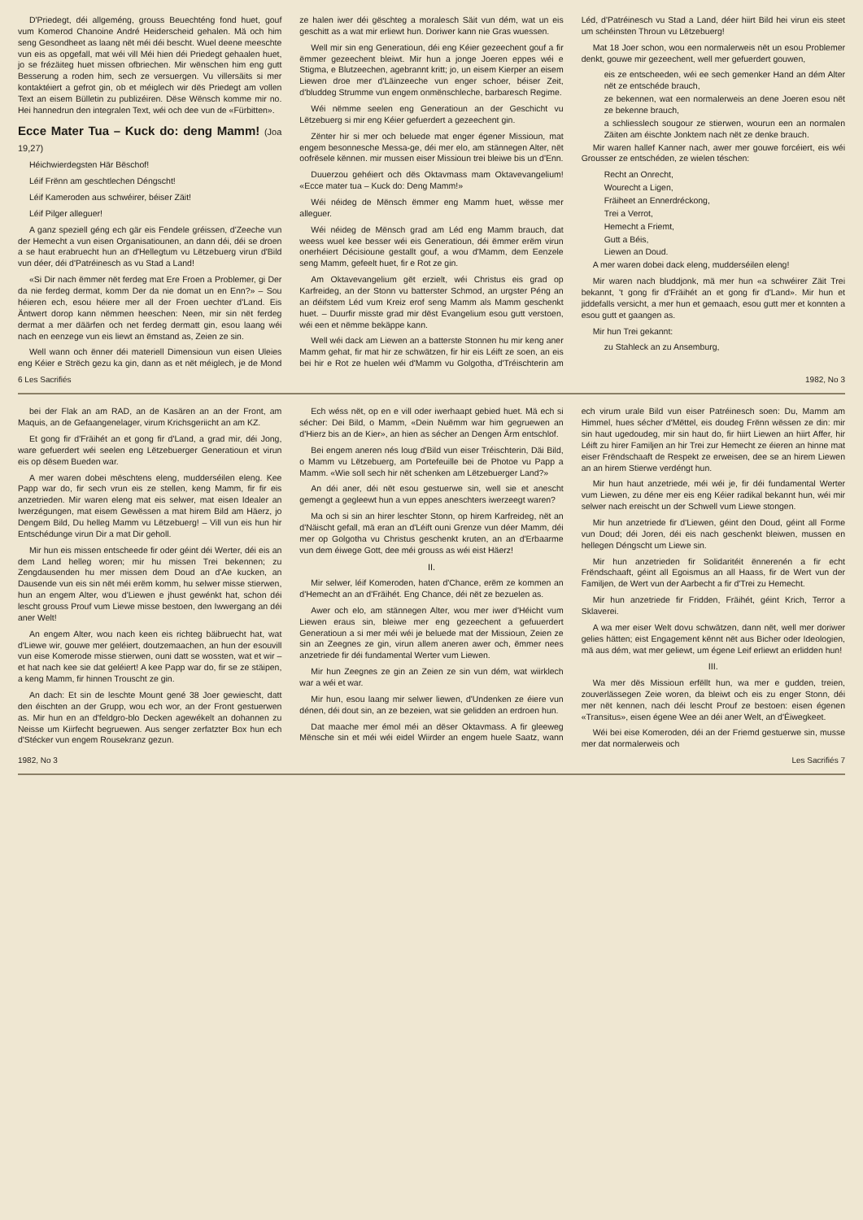D'Priedegt, déi allgeméng, grouss Beuechténg fond huet, gouf vum Komerod Chanoine André Heiderscheid gehalen. Mä och him seng Gesondheet as laang nët méi déi bescht. Wuel deene meeschte vun eis as opgefall, mat wéi vill Méi hien déi Priedegt gehaalen huet, jo se frézäiteg huet missen ofbriechen. Mir wënschen him eng gutt Besserung a roden him, sech ze versuergen. Vu villersäits si mer kontaktéiert a gefrot gin, ob et méiglech wir dës Priedegt am vollen Text an eisem Bülletin zu publizéiren. Dëse Wënsch komme mir no. Hei hannedrun den integralen Text, wéi och dee vun de «Fürbitten».
Ecce Mater Tua – Kuck do: deng Mamm! (Joa 19,27)
Héichwierdegsten Här Bëschof!
Léif Frënn am geschtlechen Déngscht!
Léif Kameroden aus schwéirer, béiser Zäit!
Léif Pilger alleguer!
A ganz speziell géng ech gär eis Fendele gréissen, d'Zeeche vun der Hemecht a vun eisen Organisatiounen, an dann déi, déi se droen a se haut erabruecht hun an d'Hellegtum vu Lëtzebuerg virun d'Bild vun déer, déi d'Patréinesch as vu Stad a Land!
«Si Dir nach ëmmer nët ferdeg mat Ere Froen a Problemer, gi Der da nie ferdeg dermat, komm Der da nie domat un en Enn?» – Sou héieren ech, esou héiere mer all der Froen uechter d'Land. Eis Äntwert dorop kann nëmmen heeschen: Neen, mir sin nët ferdeg dermat a mer däärfen och net ferdeg dermatt gin, esou laang wéi nach en eenzege vun eis liewt an ëmstand as, Zeien ze sin.
Well wann och ënner déi materiell Dimensioun vun eisen Uleies eng Kéier e Strëch gezu ka gin, dann as et nët méiglech, je de Mond ze halen iwer déi gëschteg a moralesch Säit vun dém, wat un eis geschitt as a wat mir erliewt hun. Doriwer kann nie Gras wuessen.
Well mir sin eng Generatioun, déi eng Kéier gezeechent gouf a fir ëmmer gezeechent bleiwt. Mir hun a jonge Joeren eppes wéi e Stigma, e Blutzeechen, agebrannt kritt; jo, un eisem Kierper an eisem Liewen droe mer d'Läinzeeche vun enger schoer, béiser Zeit, d'bluddeg Strumme vun engem onmënschleche, barbaresch Regime.
Wéi nëmme seelen eng Generatioun an der Geschicht vu Lëtzebuerg si mir eng Kéier gefuerdert a gezeechent gin.
Zënter hir si mer och beluede mat enger égener Missioun, mat engem besonnesche Messa-ge, déi mer elo, am stännegen Alter, nët oofrësele kënnen. mir mussen eiser Missioun trei bleiwe bis un d'Enn.
Duuerzou gehéiert och dës Oktavmass mam Oktavevangelium! «Ecce mater tua – Kuck do: Deng Mamm!»
Wéi néideg de Mënsch ëmmer eng Mamm huet, wësse mer alleguer.
Wéi néideg de Mënsch grad am Léd eng Mamm brauch, dat weess wuel kee besser wéi eis Generatioun, déi ëmmer erëm virun onerhéiert Décisioune gestallt gouf, a wou d'Mamm, dem Eenzele seng Mamm, gefeelt huet, fir e Rot ze gin.
Am Oktavevangelium gët erzielt, wéi Christus eis grad op Karfreideg, an der Stonn vu batterster Schmod, an urgster Péng an an déifstem Léd vum Kreiz erof seng Mamm als Mamm geschenkt huet. – Duurfir misste grad mir dëst Evangelium esou gutt verstoen, wéi een et nëmme bekäppe kann.
Well wéi dack am Liewen an a batterste Stonnen hu mir keng aner Mamm gehat, fir mat hir ze schwätzen, fir hir eis Léift ze soen, an eis bei hir e Rot ze huelen wéi d'Mamm vu Golgotha, d'Tréischterin am Léd, d'Patréinesch vu Stad a Land, déer hiirt Bild hei virun eis steet um schéinsten Throun vu Lëtzebuerg!
Mat 18 Joer schon, wou een normalerweis nët un esou Problemer denkt, gouwe mir gezeechent, well mer gefuerdert gouwen,
eis ze entscheeden, wéi ee sech gemenker Hand an dém Alter nët ze entschéde brauch,
ze bekennen, wat een normalerweis an dene Joeren esou nët ze bekenne brauch,
a schliesslech sougour ze stierwen, wourun een an normalen Zäiten am éischte Jonktem nach nët ze denke brauch.
Mir waren hallef Kanner nach, awer mer gouwe forcéiert, eis wéi Grousser ze entschéden, ze wielen téschen:
Recht an Onrecht,
Wourecht a Ligen,
Fräiheet an Ennerdréckong,
Trei a Verrot,
Hemecht a Friemt,
Gutt a Béis,
Liewen an Doud.
A mer waren dobei dack eleng, mudderséilen eleng!
Mir waren nach bluddjonk, mä mer hun «a schwéirer Zäit Trei bekannt, 't gong fir d'Fräihét an et gong fir d'Land». Mir hun et jiddefalls versicht, a mer hun et gemaach, esou gutt mer et konnten a esou gutt et gaangen as.
Mir hun Trei gekannt:
zu Stahleck an zu Ansemburg,
6 Les Sacrifiés 1982, No 3
bei der Flak an am RAD, an de Kasären an an der Front, am Maquis, an de Gefaangenelager, virum Krichsgeriicht an am KZ.
Et gong fir d'Fräihét an et gong fir d'Land, a grad mir, déi Jong, ware gefuerdert wéi seelen eng Lëtzebuerger Generatioun et virun eis op dësem Bueden war.
A mer waren dobei mëschtens eleng, mudderséilen eleng. Kee Papp war do, fir sech vrun eis ze stellen, keng Mamm, fir fir eis anzetrieden. Mir waren eleng mat eis selwer, mat eisen Idealer an Iwerzégungen, mat eisem Gewëssen a mat hirem Bild am Häerz, jo Dengem Bild, Du helleg Mamm vu Lëtzebuerg! – Vill vun eis hun hir Entschédunge virun Dir a mat Dir geholl.
Mir hun eis missen entscheede fir oder géint déi Werter, déi eis an dem Land helleg woren; mir hu missen Trei bekennen; zu Zengdausenden hu mer missen dem Doud an d'Ae kucken, an Dausende vun eis sin nët méi erëm komm, hu selwer misse stierwen, hun an engem Alter, wou d'Liewen e jhust gewénkt hat, schon déi lescht grouss Prouf vum Liewe misse bestoen, den Iwwergang an déi aner Welt!
An engem Alter, wou nach keen eis richteg bäibruecht hat, wat d'Liewe wir, gouwe mer geléiert, doutzemaachen, an hun der esouvill vun eise Komerode misse stierwen, ouni datt se wossten, wat et wir – et hat nach kee sie dat geléiert! A kee Papp war do, fir se ze stäipen, a keng Mamm, fir hinnen Trouscht ze gin.
An dach: Et sin de leschte Mount gené 38 Joer gewiescht, datt den éischten an der Grupp, wou ech wor, an der Front gestuerwen as. Mir hun en an d'feldgro-blo Decken agewékelt an dohannen zu Neisse um Kiirfecht begruewen. Aus senger zerfatzter Box hun ech d'Stécker vun engem Rousekranz gezun.
Ech wéss nët, op en e vill oder iwerhaapt gebied huet. Mä ech si sécher: Dei Bild, o Mamm, «Dein Nuëmm war him gegruewen an d'Hierz bis an de Kier», an hien as sécher an Dengen Ärm entschlof.
Bei engem aneren nés loug d'Bild vun eiser Tréischterin, Däi Bild, o Mamm vu Lëtzebuerg, am Portefeuille bei de Photoe vu Papp a Mamm. «Wie soll sech hir nët schenken am Lëtzebuerger Land?»
An déi aner, déi nët esou gestuerwe sin, well sie et anescht gemengt a gegleewt hun a vun eppes aneschters iwerzeegt waren?
Ma och si sin an hirer leschter Stonn, op hirem Karfreideg, nët an d'Näischt gefall, mä eran an d'Léift ouni Grenze vun déer Mamm, déi mer op Golgotha vu Christus geschenkt kruten, an an d'Erbaarme vun dem éiwege Gott, dee méi grouss as wéi eist Häerz!
II.
Mir selwer, léif Komeroden, haten d'Chance, erëm ze kommen an d'Hemecht an an d'Fräihét. Eng Chance, déi nët ze bezuelen as.
Awer och elo, am stännegen Alter, wou mer iwer d'Héicht vum Liewen eraus sin, bleiwe mer eng gezeechent a gefuuerdert Generatioun a si mer méi wéi je beluede mat der Missioun, Zeien ze sin an Zeegnes ze gin, virun allem aneren awer och, ëmmer nees anzetriede fir déi fundamental Werter vum Liewen.
Mir hun Zeegnes ze gin an Zeien ze sin vun dém, wat wiirklech war a wéi et war.
Mir hun, esou laang mir selwer liewen, d'Undenken ze éiere vun dénen, déi dout sin, an ze bezeien, wat sie gelidden an erdroen hun.
Dat maache mer émol méi an dëser Oktavmass. A fir gleeweg Mënsche sin et méi wéi eidel Wiirder an engem huele Saatz, wann ech virum urale Bild vun eiser Patréinesch soen: Du, Mamm am Himmel, hues sécher d'Mëttel, eis doudeg Frënn wëssen ze din: mir sin haut ugedoudeg, mir sin haut do, fir hiirt Liewen an hiirt Affer, hir Léift zu hirer Familjen an hir Trei zur Hemecht ze éieren an hinne mat eiser Frëndschaaft de Respekt ze erweisen, dee se an hirem Liewen an an hirem Stierwe verdéngt hun.
Mir hun haut anzetriede, méi wéi je, fir déi fundamental Werter vum Liewen, zu déne mer eis eng Kéier radikal bekannt hun, wéi mir selwer nach ereischt un der Schwell vum Liewe stongen.
Mir hun anzetriede fir d'Liewen, géint den Doud, géint all Forme vun Doud; déi Joren, déi eis nach geschenkt bleiwen, mussen en hellegen Déngscht um Liewe sin.
Mir hun anzetrieden fir Solidaritéit ënnerenén a fir echt Frëndschaaft, géint all Egoismus an all Haass, fir de Wert vun der Familjen, de Wert vun der Aarbecht a fir d'Trei zu Hemecht.
Mir hun anzetriede fir Fridden, Fräihét, géint Krich, Terror a Sklaverei.
A wa mer eiser Welt dovu schwätzen, dann nët, well mer doriwer gelies hätten; eist Engagement kënnt nët aus Bicher oder Ideologien, mä aus dém, wat mer geliewt, um égene Leif erliewt an erlidden hun!
III.
Wa mer dës Missioun erfëllt hun, wa mer e gudden, treien, zouverlässegen Zeie woren, da bleiwt och eis zu enger Stonn, déi mer nët kennen, nach déi lescht Prouf ze bestoen: eisen égenen «Transitus», eisen égene Wee an déi aner Welt, an d'Éiwegkeet.
Wéi bei eise Komeroden, déi an der Friemd gestuerwe sin, musse mer dat normalerweis och
1982, No 3 Les Sacrifiés 7